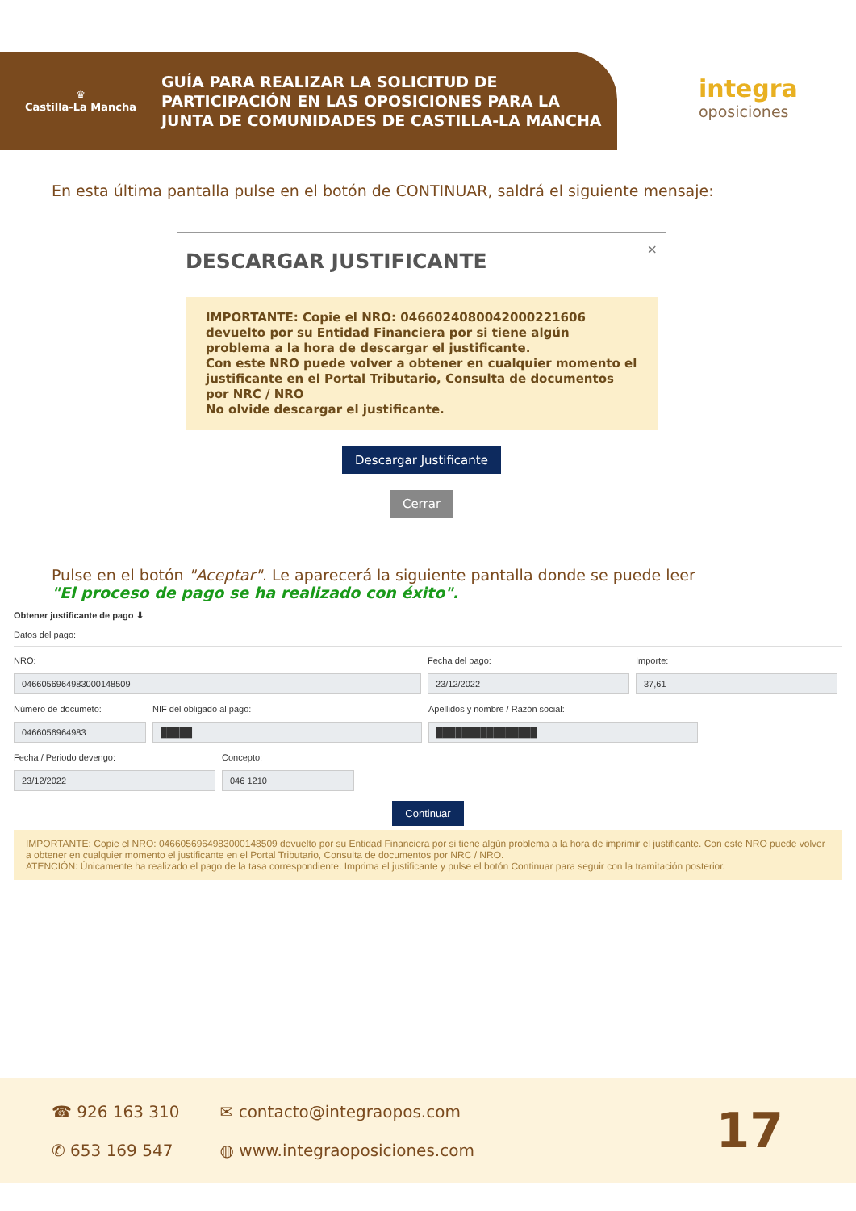♛
Castilla-La Mancha
GUÍA PARA REALIZAR LA SOLICITUD DE
PARTICIPACIÓN EN LAS OPOSICIONES PARA LA
JUNTA DE COMUNIDADES DE CASTILLA-LA MANCHA
integra
oposiciones
En esta última pantalla pulse en el botón de CONTINUAR, saldrá el siguiente mensaje:
×
DESCARGAR JUSTIFICANTE
IMPORTANTE: Copie el NRO: 0466024080042000221606 devuelto por su Entidad Financiera por si tiene algún problema a la hora de descargar el justificante.
Con este NRO puede volver a obtener en cualquier momento el justificante en el Portal Tributario, Consulta de documentos por NRC / NRO
No olvide descargar el justificante.
Descargar Justificante
Cerrar
Pulse en el botón "Aceptar". Le aparecerá la siguiente pantalla donde se puede leer
"El proceso de pago se ha realizado con éxito".
Obtener justificante de pago ⬇
Datos del pago:
NRO:
0466056964983000148509
Fecha del pago:
23/12/2022
Importe:
37,61
Número de documeto:
0466056964983
NIF del obligado al pago:
█████
Apellidos y nombre / Razón social:
████████████████
Fecha / Periodo devengo:
23/12/2022
Concepto:
046 1210
Continuar
IMPORTANTE: Copie el NRO: 0466056964983000148509 devuelto por su Entidad Financiera por si tiene algún problema a la hora de imprimir el justificante. Con este NRO puede volver a obtener en cualquier momento el justificante en el Portal Tributario, Consulta de documentos por NRC / NRO.
ATENCIÓN: Únicamente ha realizado el pago de la tasa correspondiente. Imprima el justificante y pulse el botón Continuar para seguir con la tramitación posterior.
☎ 926 163 310
✆ 653 169 547
✉ contacto@integraopos.com
◍ www.integraoposiciones.com
17